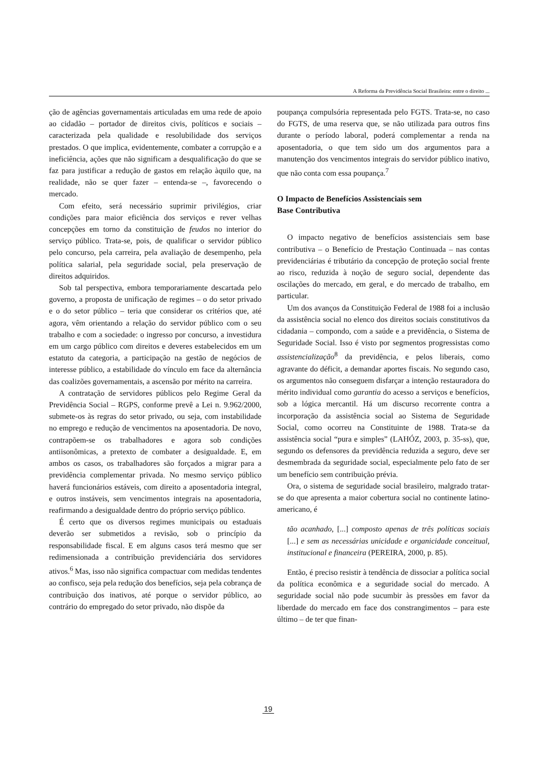A Reforma da Previdência Social Brasileira: entre o direito ...
ção de agências governamentais articuladas em uma rede de apoio ao cidadão – portador de direitos civis, políticos e sociais – caracterizada pela qualidade e resolubilidade dos serviços prestados. O que implica, evidentemente, combater a corrupção e a ineficiência, ações que não significam a desqualificação do que se faz para justificar a redução de gastos em relação àquilo que, na realidade, não se quer fazer – entenda-se –, favorecendo o mercado.
Com efeito, será necessário suprimir privilégios, criar condições para maior eficiência dos serviços e rever velhas concepções em torno da constituição de feudos no interior do serviço público. Trata-se, pois, de qualificar o servidor público pelo concurso, pela carreira, pela avaliação de desempenho, pela política salarial, pela seguridade social, pela preservação de direitos adquiridos.
Sob tal perspectiva, embora temporariamente descartada pelo governo, a proposta de unificação de regimes – o do setor privado e o do setor público – teria que considerar os critérios que, até agora, vêm orientando a relação do servidor público com o seu trabalho e com a sociedade: o ingresso por concurso, a investidura em um cargo público com direitos e deveres estabelecidos em um estatuto da categoria, a participação na gestão de negócios de interesse público, a estabilidade do vínculo em face da alternância das coalizões governamentais, a ascensão por mérito na carreira.
A contratação de servidores públicos pelo Regime Geral da Previdência Social – RGPS, conforme prevê a Lei n. 9.962/2000, submete-os às regras do setor privado, ou seja, com instabilidade no emprego e redução de vencimentos na aposentadoria. De novo, contrapõem-se os trabalhadores e agora sob condições antiisonômicas, a pretexto de combater a desigualdade. E, em ambos os casos, os trabalhadores são forçados a migrar para a previdência complementar privada. No mesmo serviço público haverá funcionários estáveis, com direito a aposentadoria integral, e outros instáveis, sem vencimentos integrais na aposentadoria, reafirmando a desigualdade dentro do próprio serviço público.
É certo que os diversos regimes municipais ou estaduais deverão ser submetidos a revisão, sob o princípio da responsabilidade fiscal. E em alguns casos terá mesmo que ser redimensionada a contribuição previdenciária dos servidores ativos.<sup>6</sup> Mas, isso não significa compactuar com medidas tendentes ao confisco, seja pela redução dos benefícios, seja pela cobrança de contribuição dos inativos, até porque o servidor público, ao contrário do empregado do setor privado, não dispõe da
poupança compulsória representada pelo FGTS. Trata-se, no caso do FGTS, de uma reserva que, se não utilizada para outros fins durante o período laboral, poderá complementar a renda na aposentadoria, o que tem sido um dos argumentos para a manutenção dos vencimentos integrais do servidor público inativo, que não conta com essa poupança.<sup>7</sup>
O Impacto de Benefícios Assistenciais sem
Base Contributiva
O impacto negativo de benefícios assistenciais sem base contributiva – o Benefício de Prestação Continuada – nas contas previdenciárias é tributário da concepção de proteção social frente ao risco, reduzida à noção de seguro social, dependente das oscilações do mercado, em geral, e do mercado de trabalho, em particular.
Um dos avanços da Constituição Federal de 1988 foi a inclusão da assistência social no elenco dos direitos sociais constitutivos da cidadania – compondo, com a saúde e a previdência, o Sistema de Seguridade Social. Isso é visto por segmentos progressistas como assistencialização<sup>8</sup> da previdência, e pelos liberais, como agravante do déficit, a demandar aportes fiscais. No segundo caso, os argumentos não conseguem disfarçar a intenção restauradora do mérito individual como garantia do acesso a serviços e benefícios, sob a lógica mercantil. Há um discurso recorrente contra a incorporação da assistência social ao Sistema de Seguridade Social, como ocorreu na Constituinte de 1988. Trata-se da assistência social “pura e simples” (LAHÓZ, 2003, p. 35-ss), que, segundo os defensores da previdência reduzida a seguro, deve ser desmembrada da seguridade social, especialmente pelo fato de ser um benefício sem contribuição prévia.
Ora, o sistema de seguridade social brasileiro, malgrado tratar-se do que apresenta a maior cobertura social no continente latino-americano, é
tão acanhado, [...] composto apenas de três políticas sociais [...] e sem as necessárias unicidade e organicidade conceitual, institucional e financeira (PEREIRA, 2000, p. 85).
Então, é preciso resistir à tendência de dissociar a política social da política econômica e a seguridade social do mercado. A seguridade social não pode sucumbir às pressões em favor da liberdade do mercado em face dos constrangimentos – para este último – de ter que finan-
19